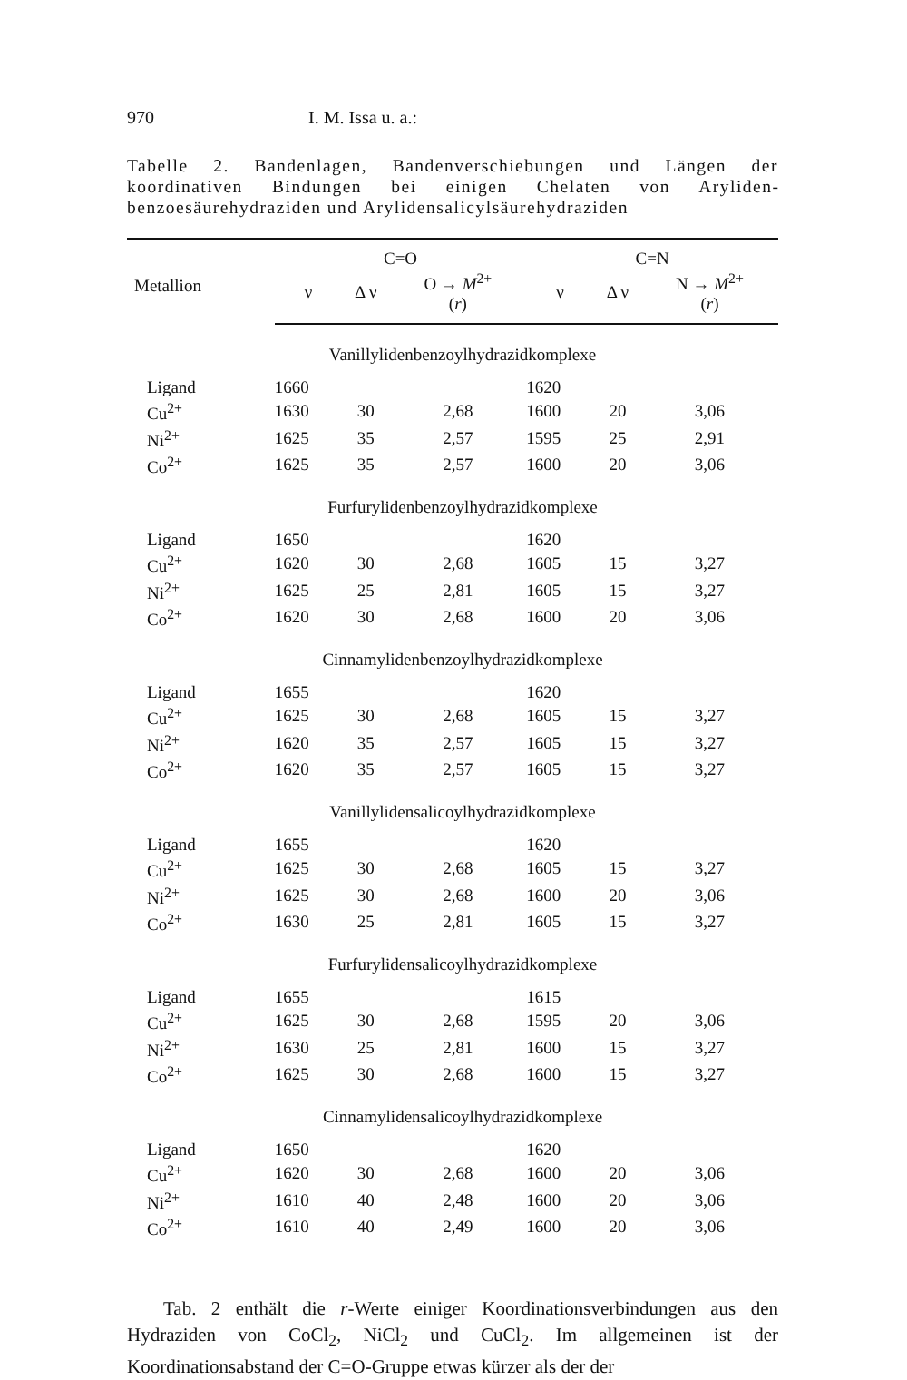970 I. M. Issa u. a.:
Tabelle 2. Bandenlagen, Bandenverschiebungen und Längen der koordinativen Bindungen bei einigen Chelaten von Aryliden­benzoesäurehydraziden und Arylidensalicylsäurehydraziden
| Metallion | C=O | | | C=N | | |
| --- | --- | --- | --- | --- | --- | --- |
| | ν | Δ ν | O → M<sup>2+</sup> ( r ) | ν | Δ ν | N → M<sup>2+</sup> ( r ) |
| Vanillylidenbenzoylhydrazidkomplexe | | | | | | |
| Ligand | 1660 | | | 1620 | | |
| Cu<sup>2+</sup> | 1630 | 30 | 2,68 | 1600 | 20 | 3,06 |
| Ni<sup>2+</sup> | 1625 | 35 | 2,57 | 1595 | 25 | 2,91 |
| Co<sup>2+</sup> | 1625 | 35 | 2,57 | 1600 | 20 | 3,06 |
| Furfurylidenbenzoylhydrazidkomplexe | | | | | | |
| Ligand | 1650 | | | 1620 | | |
| Cu<sup>2+</sup> | 1620 | 30 | 2,68 | 1605 | 15 | 3,27 |
| Ni<sup>2+</sup> | 1625 | 25 | 2,81 | 1605 | 15 | 3,27 |
| Co<sup>2+</sup> | 1620 | 30 | 2,68 | 1600 | 20 | 3,06 |
| Cinnamylidenbenzoylhydrazidkomplexe | | | | | | |
| Ligand | 1655 | | | 1620 | | |
| Cu<sup>2+</sup> | 1625 | 30 | 2,68 | 1605 | 15 | 3,27 |
| Ni<sup>2+</sup> | 1620 | 35 | 2,57 | 1605 | 15 | 3,27 |
| Co<sup>2+</sup> | 1620 | 35 | 2,57 | 1605 | 15 | 3,27 |
| Vanillylidensalicoylhydrazidkomplexe | | | | | | |
| Ligand | 1655 | | | 1620 | | |
| Cu<sup>2+</sup> | 1625 | 30 | 2,68 | 1605 | 15 | 3,27 |
| Ni<sup>2+</sup> | 1625 | 30 | 2,68 | 1600 | 20 | 3,06 |
| Co<sup>2+</sup> | 1630 | 25 | 2,81 | 1605 | 15 | 3,27 |
| Furfurylidensalicoylhydrazidkomplexe | | | | | | |
| Ligand | 1655 | | | 1615 | | |
| Cu<sup>2+</sup> | 1625 | 30 | 2,68 | 1595 | 20 | 3,06 |
| Ni<sup>2+</sup> | 1630 | 25 | 2,81 | 1600 | 15 | 3,27 |
| Co<sup>2+</sup> | 1625 | 30 | 2,68 | 1600 | 15 | 3,27 |
| Cinnamylidensalicoylhydrazidkomplexe | | | | | | |
| Ligand | 1650 | | | 1620 | | |
| Cu<sup>2+</sup> | 1620 | 30 | 2,68 | 1600 | 20 | 3,06 |
| Ni<sup>2+</sup> | 1610 | 40 | 2,48 | 1600 | 20 | 3,06 |
| Co<sup>2+</sup> | 1610 | 40 | 2,49 | 1600 | 20 | 3,06 |
Tab. 2 enthält die r-Werte einiger Koordinationsverbindungen aus den Hydraziden von CoCl<sub>2</sub>, NiCl<sub>2</sub> und CuCl<sub>2</sub>. Im allgemeinen ist der Koordinationsabstand der C=O-Gruppe etwas kürzer als der der